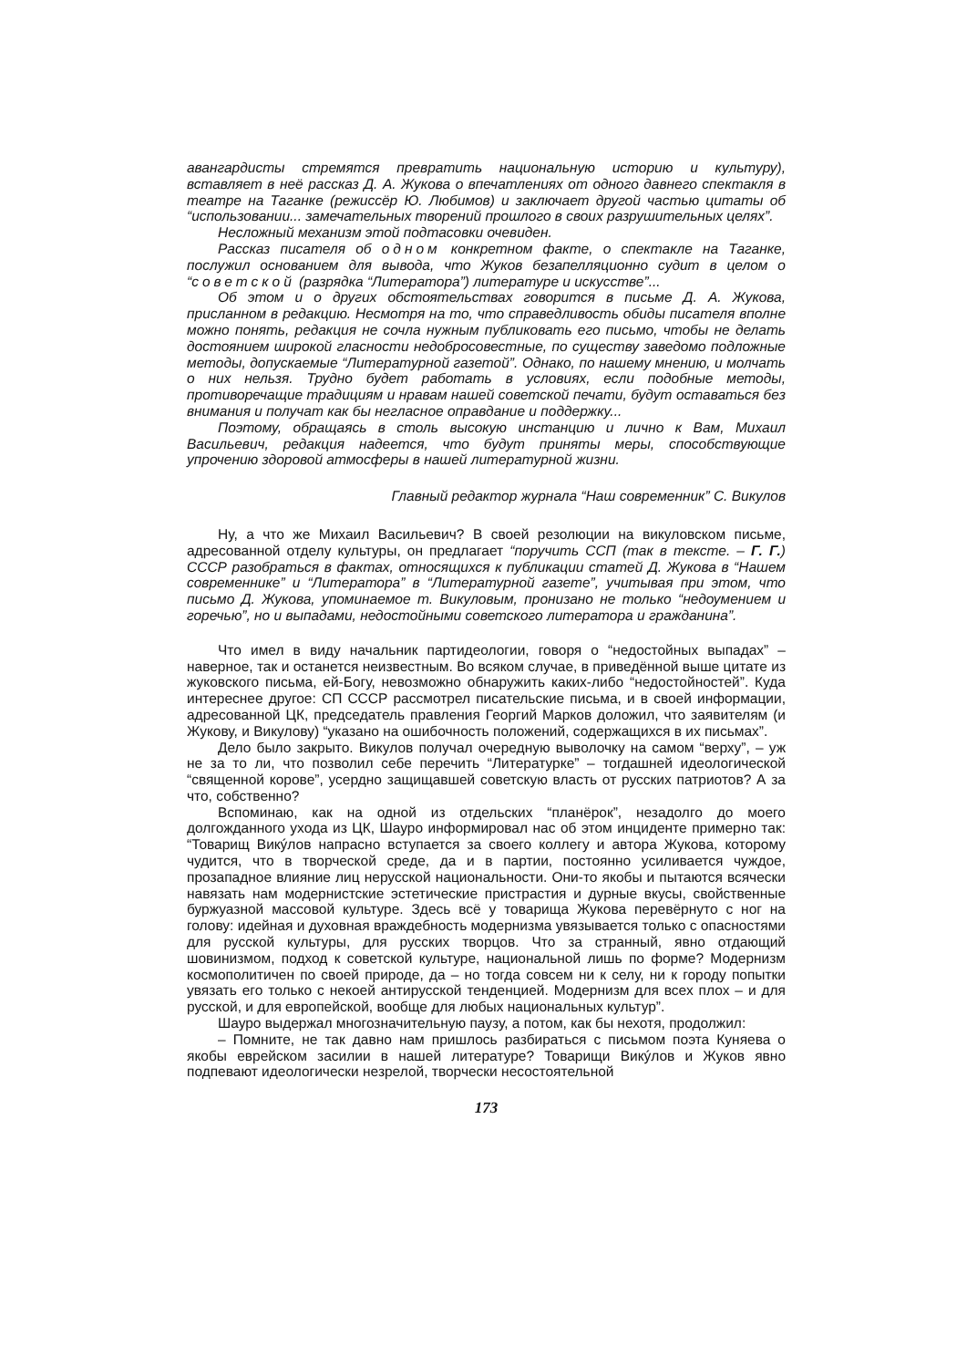авангардисты стремятся превратить национальную историю и культуру), вставляет в неё рассказ Д. А. Жукова о впечатлениях от одного давнего спектакля в театре на Таганке (режиссёр Ю. Любимов) и заключает другой частью цитаты об “использовании... замечательных творений прошлого в своих разрушительных целях”.
Несложный механизм этой подтасовки очевиден.
Рассказ писателя об одном конкретном факте, о спектакле на Таганке, послужил основанием для вывода, что Жуков безапелляционно судит в целом о “советской (разрядка “Литератора”) литературе и искусстве”...
Об этом и о других обстоятельствах говорится в письме Д. А. Жукова, присланном в редакцию. Несмотря на то, что справедливость обиды писателя вполне можно понять, редакция не сочла нужным публиковать его письмо, чтобы не делать достоянием широкой гласности недобросовестные, по существу заведомо подложные методы, допускаемые “Литературной газетой”. Однако, по нашему мнению, и молчать о них нельзя. Трудно будет работать в условиях, если подобные методы, противоречащие традициям и нравам нашей советской печати, будут оставаться без внимания и получат как бы негласное оправдание и поддержку...
Поэтому, обращаясь в столь высокую инстанцию и лично к Вам, Михаил Васильевич, редакция надеется, что будут приняты меры, способствующие упрочению здоровой атмосферы в нашей литературной жизни.
Главный редактор журнала “Наш современник” С. Викулов
Ну, а что же Михаил Васильевич? В своей резолюции на викуловском письме, адресованной отделу культуры, он предлагает “поручить ССП (так в тексте. – Г. Г.) СССР разобраться в фактах, относящихся к публикации статей Д. Жукова в “Нашем современнике” и “Литератора” в “Литературной газете”, учитывая при этом, что письмо Д. Жукова, упоминаемое т. Викуловым, пронизано не только “недоумением и горечью”, но и выпадами, недостойными советского литератора и гражданина”.
Что имел в виду начальник партидеологии, говоря о “недостойных выпадах” – наверное, так и останется неизвестным. Во всяком случае, в приведённой выше цитате из жуковского письма, ей-Богу, невозможно обнаружить каких-либо “недостойностей”. Куда интереснее другое: СП СССР рассмотрел писательские письма, и в своей информации, адресованной ЦК, председатель правления Георгий Марков доложил, что заявителям (и Жукову, и Викулову) “указано на ошибочность положений, содержащихся в их письмах”.
Дело было закрыто. Викулов получал очередную выволочку на самом “верху”, – уж не за то ли, что позволил себе перечить “Литературке” – тогдашней идеологической “священной корове”, усердно защищавшей советскую власть от русских патриотов? А за что, собственно?
Вспоминаю, как на одной из отдельских “планёрок”, незадолго до моего долгожданного ухода из ЦК, Шауро информировал нас об этом инциденте примерно так: “Товарищ Викýлов напрасно вступается за своего коллегу и автора Жукова, которому чудится, что в творческой среде, да и в партии, постоянно усиливается чуждое, прозападное влияние лиц нерусской национальности. Они-то якобы и пытаются всячески навязать нам модернистские эстетические пристрастия и дурные вкусы, свойственные буржуазной массовой культуре. Здесь всё у товарища Жукова перевёрнуто с ног на голову: идейная и духовная враждебность модернизма увязывается только с опасностями для русской культуры, для русских творцов. Что за странный, явно отдающий шовинизмом, подход к советской культуре, национальной лишь по форме? Модернизм космополитичен по своей природе, да – но тогда совсем ни к селу, ни к городу попытки увязать его только с некоей антирусской тенденцией. Модернизм для всех плох – и для русской, и для европейской, вообще для любых национальных культур”.
Шауро выдержал многозначительную паузу, а потом, как бы нехотя, продолжил:
– Помните, не так давно нам пришлось разбираться с письмом поэта Куняева о якобы еврейском засилии в нашей литературе? Товарищи Викýлов и Жуков явно подпевают идеологически незрелой, творчески несостоятельной
173